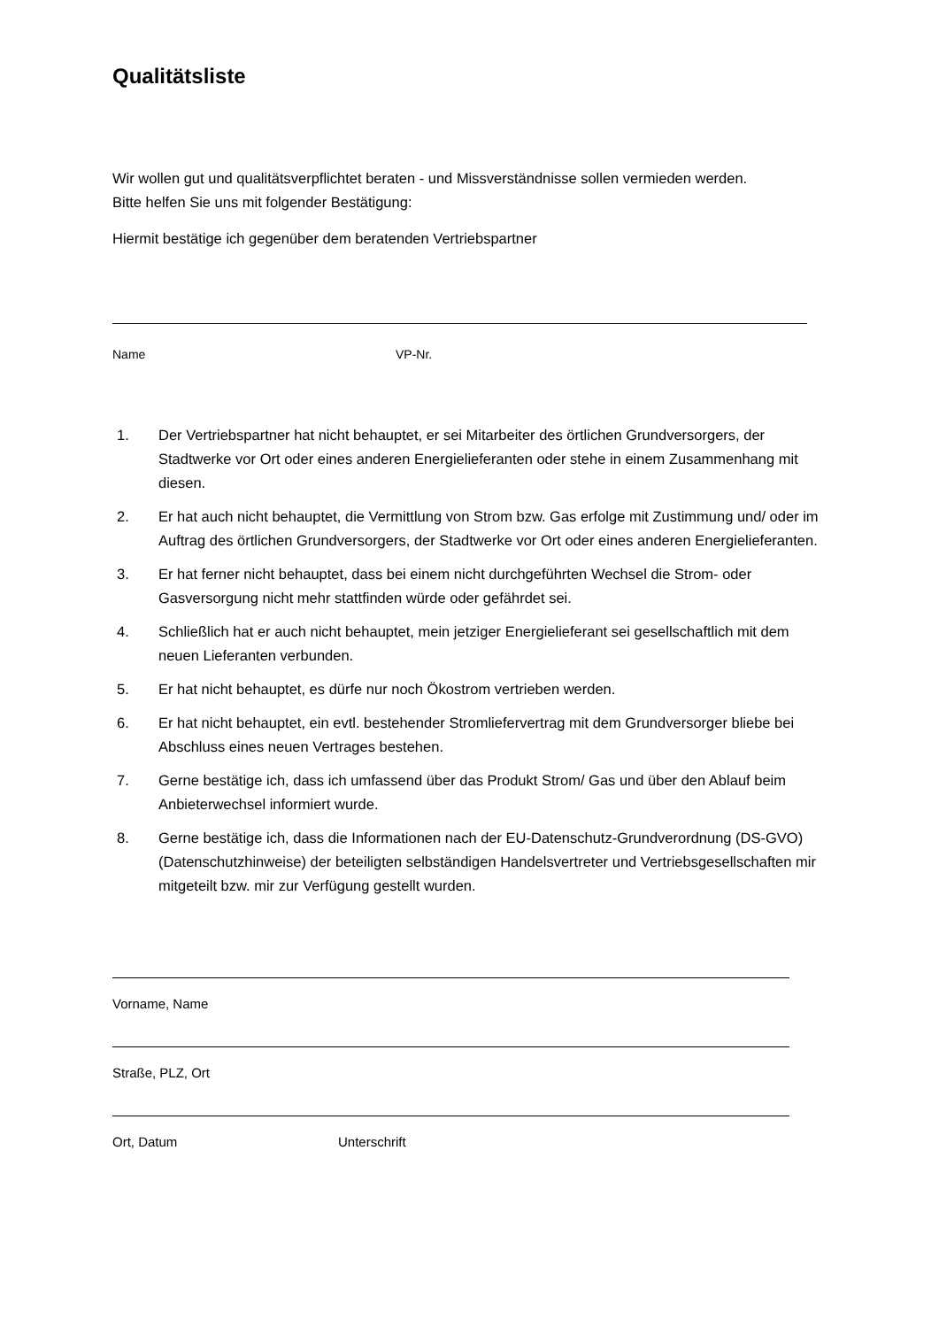Qualitätsliste
Wir wollen gut und qualitätsverpflichtet beraten - und Missverständnisse sollen vermieden werden.
Bitte helfen Sie uns mit folgender Bestätigung:
Hiermit bestätige ich gegenüber dem beratenden Vertriebspartner
Name VP-Nr.
1. Der Vertriebspartner hat nicht behauptet, er sei Mitarbeiter des örtlichen Grundversorgers, der Stadtwerke vor Ort oder eines anderen Energielieferanten oder stehe in einem Zusammenhang mit diesen.
2. Er hat auch nicht behauptet, die Vermittlung von Strom bzw. Gas erfolge mit Zustimmung und/ oder im Auftrag des örtlichen Grundversorgers, der Stadtwerke vor Ort oder eines anderen Energielieferanten.
3. Er hat ferner nicht behauptet, dass bei einem nicht durchgeführten Wechsel die Strom- oder Gasversorgung nicht mehr stattfinden würde oder gefährdet sei.
4. Schließlich hat er auch nicht behauptet, mein jetziger Energielieferant sei gesellschaftlich mit dem neuen Lieferanten verbunden.
5. Er hat nicht behauptet, es dürfe nur noch Ökostrom vertrieben werden.
6. Er hat nicht behauptet, ein evtl. bestehender Stromliefervertrag mit dem Grundversorger bliebe bei Abschluss eines neuen Vertrages bestehen.
7. Gerne bestätige ich, dass ich umfassend über das Produkt Strom/ Gas und über den Ablauf beim Anbieterwechsel informiert wurde.
8. Gerne bestätige ich, dass die Informationen nach der EU-Datenschutz-Grundverordnung (DS-GVO) (Datenschutzhinweise) der beteiligten selbständigen Handelsvertreter und Vertriebsgesellschaften mir mitgeteilt bzw. mir zur Verfügung gestellt wurden.
Vorname, Name
Straße, PLZ, Ort
Ort, Datum Unterschrift